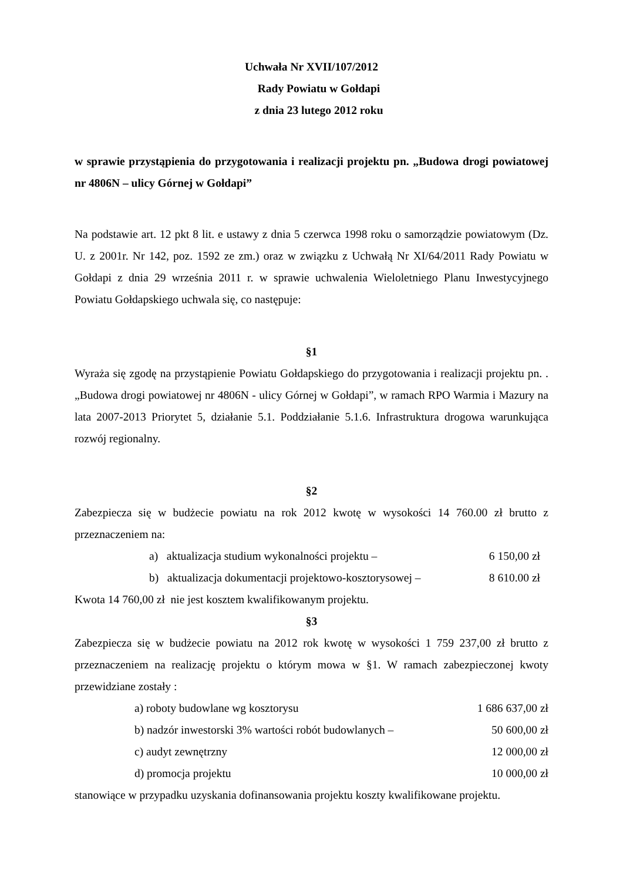Uchwała Nr XVII/107/2012
Rady Powiatu w Gołdapi
z dnia 23 lutego 2012 roku
w sprawie przystąpienia do przygotowania i realizacji projektu pn. „Budowa drogi powiatowej nr 4806N – ulicy Górnej w Gołdapi”
Na podstawie art. 12 pkt 8 lit. e ustawy z dnia 5 czerwca 1998 roku o samorządzie powiatowym (Dz. U. z 2001r. Nr 142, poz. 1592 ze zm.) oraz w związku z Uchwałą Nr XI/64/2011 Rady Powiatu w Gołdapi z dnia 29 września 2011 r. w sprawie uchwalenia Wieloletniego Planu Inwestycyjnego Powiatu Gołdapskiego uchwala się, co następuje:
§1
Wyraża się zgodę na przystąpienie Powiatu Gołdapskiego do przygotowania i realizacji projektu pn. .„Budowa drogi powiatowej nr 4806N - ulicy Górnej w Gołdapi”, w ramach RPO Warmia i Mazury na lata 2007-2013 Priorytet 5, działanie 5.1. Poddziałanie 5.1.6. Infrastruktura drogowa warunkująca rozwój regionalny.
§2
Zabezpiecza się w budżecie powiatu na rok 2012 kwotę w wysokości 14 760.00 zł brutto z przeznaczeniem na:
a) aktualizacja studium wykonalności projektu – 6 150,00 zł
b) aktualizacja dokumentacji projektowo-kosztorysowej – 8 610.00 zł
Kwota 14 760,00 zł nie jest kosztem kwalifikowanym projektu.
§3
Zabezpiecza się w budżecie powiatu na 2012 rok kwotę w wysokości 1 759 237,00 zł brutto z przeznaczeniem na realizację projektu o którym mowa w §1. W ramach zabezpieczonej kwoty przewidziane zostały :
a) roboty budowlane wg kosztorysu 1 686 637,00 zł
b) nadzór inwestorski 3% wartości robót budowlanych – 50 600,00 zł
c) audyt zewnętrzny 12 000,00 zł
d) promocja projektu 10 000,00 zł
stanowiące w przypadku uzyskania dofinansowania projektu koszty kwalifikowane projektu.